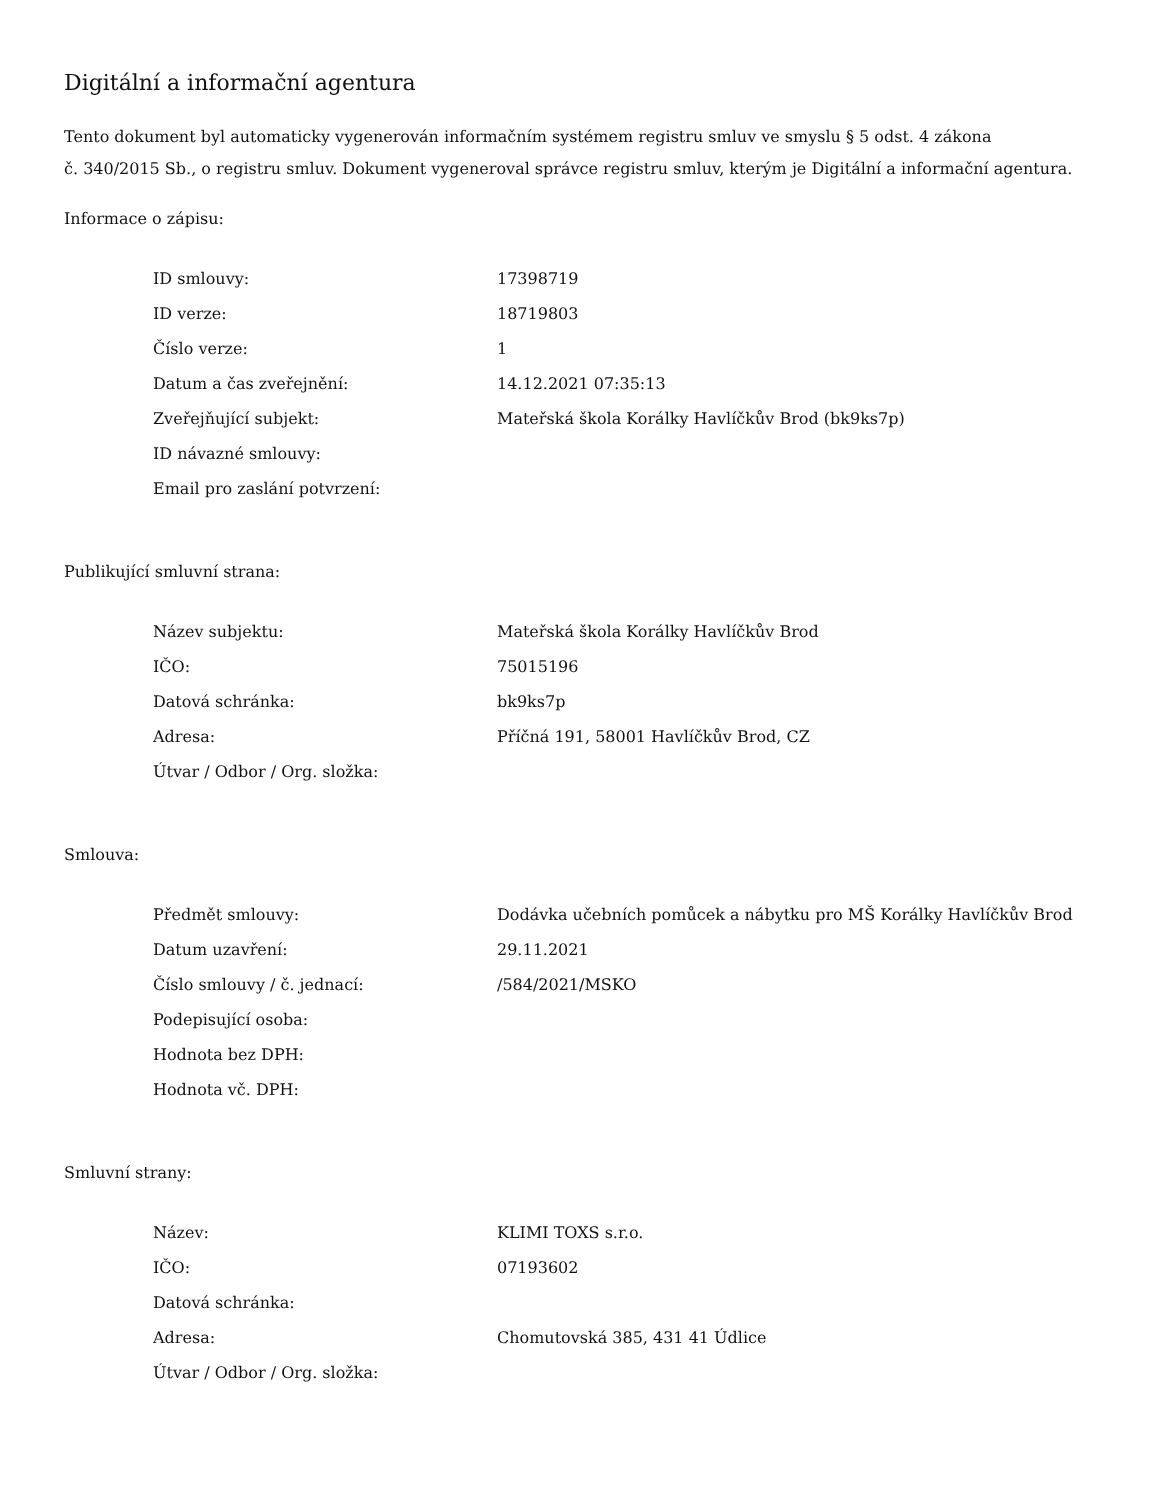Digitální a informační agentura
Tento dokument byl automaticky vygenerován informačním systémem registru smluv ve smyslu § 5 odst. 4 zákona
č. 340/2015 Sb., o registru smluv. Dokument vygeneroval správce registru smluv, kterým je Digitální a informační agentura.
Informace o zápisu:
| ID smlouvy: | 17398719 |
| ID verze: | 18719803 |
| Číslo verze: | 1 |
| Datum a čas zveřejnění: | 14.12.2021 07:35:13 |
| Zveřejňující subjekt: | Mateřská škola Korálky Havlíčkův Brod (bk9ks7p) |
| ID návazné smlouvy: | |
| Email pro zaslání potvrzení: | |
Publikující smluvní strana:
| Název subjektu: | Mateřská škola Korálky Havlíčkův Brod |
| IČO: | 75015196 |
| Datová schránka: | bk9ks7p |
| Adresa: | Příčná 191, 58001 Havlíčkův Brod, CZ |
| Útvar / Odbor / Org. složka: | |
Smlouva:
| Předmět smlouvy: | Dodávka učebních pomůcek a nábytku pro MŠ Korálky Havlíčkův Brod |
| Datum uzavření: | 29.11.2021 |
| Číslo smlouvy / č. jednací: | /584/2021/MSKO |
| Podepisující osoba: | |
| Hodnota bez DPH: | |
| Hodnota vč. DPH: | |
Smluvní strany:
| Název: | KLIMI TOXS s.r.o. |
| IČO: | 07193602 |
| Datová schránka: | |
| Adresa: | Chomutovská 385, 431 41 Údlice |
| Útvar / Odbor / Org. složka: | |